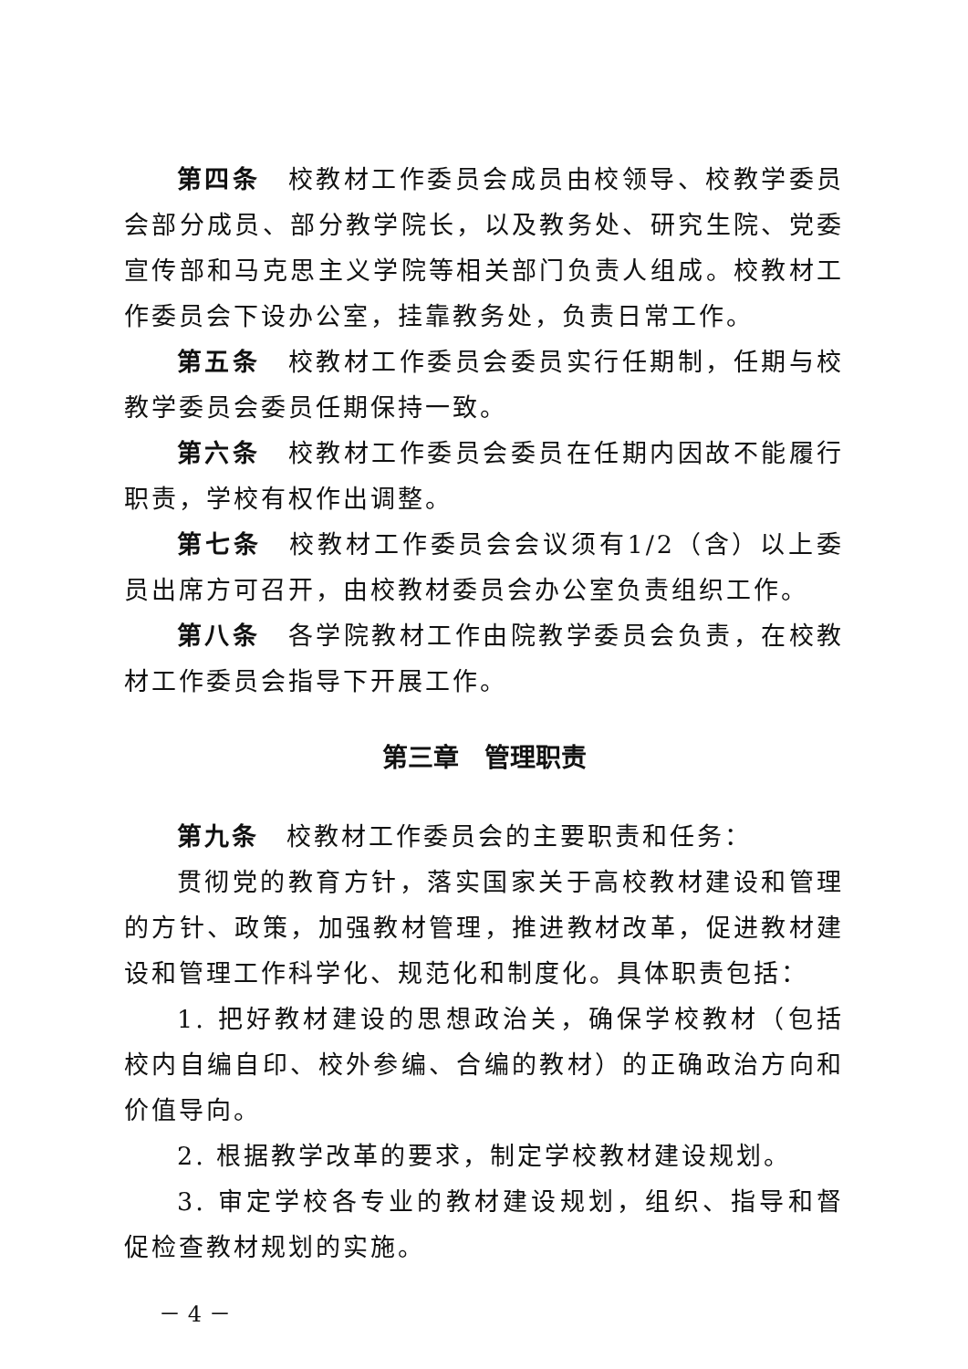第四条　校教材工作委员会成员由校领导、校教学委员会部分成员、部分教学院长，以及教务处、研究生院、党委宣传部和马克思主义学院等相关部门负责人组成。校教材工作委员会下设办公室，挂靠教务处，负责日常工作。
第五条　校教材工作委员会委员实行任期制，任期与校教学委员会委员任期保持一致。
第六条　校教材工作委员会委员在任期内因故不能履行职责，学校有权作出调整。
第七条　校教材工作委员会会议须有1/2（含）以上委员出席方可召开，由校教材委员会办公室负责组织工作。
第八条　各学院教材工作由院教学委员会负责，在校教材工作委员会指导下开展工作。
第三章　管理职责
第九条　校教材工作委员会的主要职责和任务：
贯彻党的教育方针，落实国家关于高校教材建设和管理的方针、政策，加强教材管理，推进教材改革，促进教材建设和管理工作科学化、规范化和制度化。具体职责包括：
1. 把好教材建设的思想政治关，确保学校教材（包括校内自编自印、校外参编、合编的教材）的正确政治方向和价值导向。
2. 根据教学改革的要求，制定学校教材建设规划。
3. 审定学校各专业的教材建设规划，组织、指导和督促检查教材规划的实施。
－ 4 －